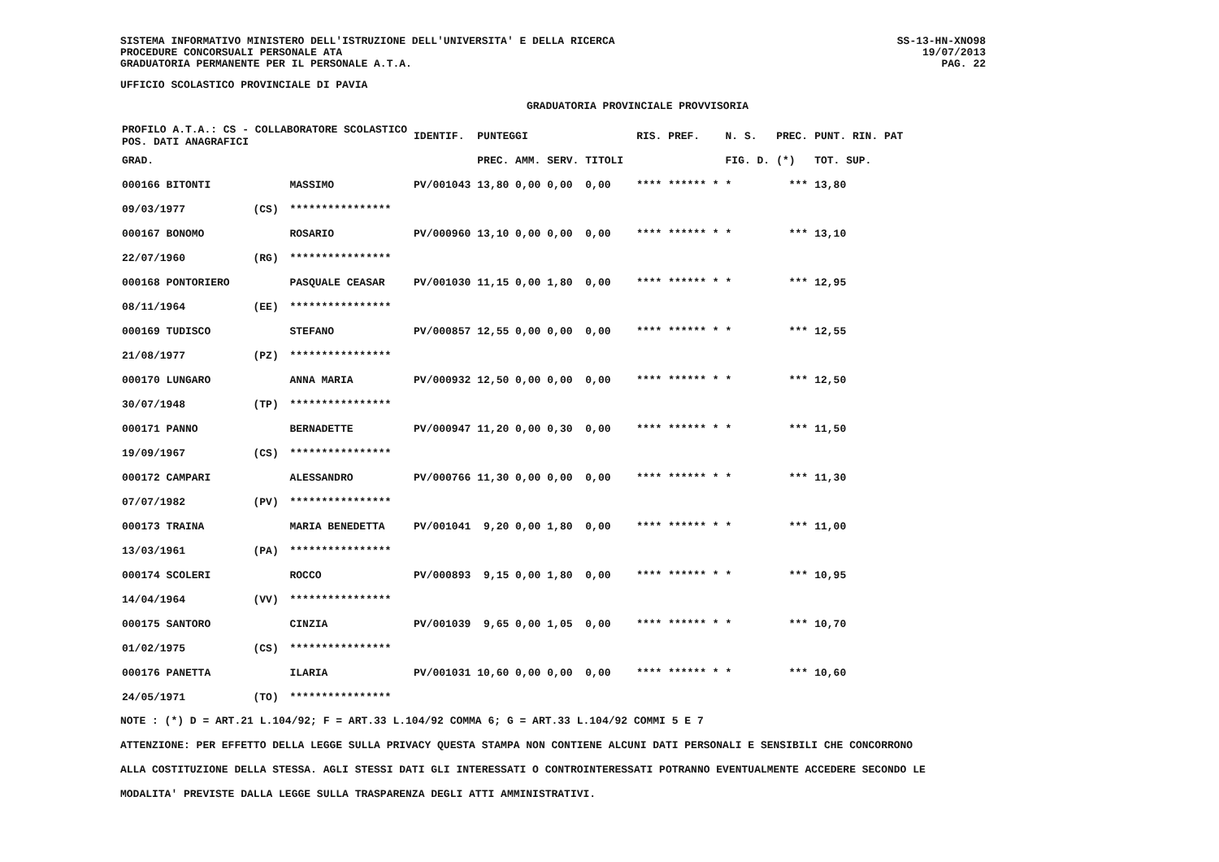SISTEMA INFORMATIVO MINISTERO DELL'ISTRUZIONE DELL'UNIVERSITA' E DELLA RICERCA
PROCEDURE CONCORSUALI PERSONALE ATA
GRADUATORIA PERMANENTE PER IL PERSONALE A.T.A.
UFFICIO SCOLASTICO PROVINCIALE DI PAVIA
GRADUATORIA PROVINCIALE PROVVISORIA
SS-13-HN-XNO98
19/07/2013
PAG. 22
| PROFILO A.T.A.: CS - COLLABORATORE SCOLASTICO POS. DATI ANAGRAFICI | | | IDENTIF. | PUNTEGGI | | | | RIS. PREF. | N. S. | PREC. | PUNT. RIN. PAT |
| --- | --- | --- | --- | --- | --- | --- | --- | --- | --- | --- | --- |
| GRAD. | | | | PREC. AMM. | SERV. | TITOLI | | | FIG. D. | (*) | TOT. SUP. |
| 000166 BITONTI | | MASSIMO | PV/001043 | 13,80 0,00 | 0,00 | 0,00 | | **** ****** * | * | *** | 13,80 |
| 09/03/1977 | (CS) | **************** | | | | | | | | | |
| 000167 BONOMO | | ROSARIO | PV/000960 | 13,10 0,00 | 0,00 | 0,00 | | **** ****** * | * | *** | 13,10 |
| 22/07/1960 | (RG) | **************** | | | | | | | | | |
| 000168 PONTORIERO | | PASQUALE CEASAR | PV/001030 | 11,15 0,00 | 1,80 | 0,00 | | **** ****** * | * | *** | 12,95 |
| 08/11/1964 | (EE) | **************** | | | | | | | | | |
| 000169 TUDISCO | | STEFANO | PV/000857 | 12,55 0,00 | 0,00 | 0,00 | | **** ****** * | * | *** | 12,55 |
| 21/08/1977 | (PZ) | **************** | | | | | | | | | |
| 000170 LUNGARO | | ANNA MARIA | PV/000932 | 12,50 0,00 | 0,00 | 0,00 | | **** ****** * | * | *** | 12,50 |
| 30/07/1948 | (TP) | **************** | | | | | | | | | |
| 000171 PANNO | | BERNADETTE | PV/000947 | 11,20 0,00 | 0,30 | 0,00 | | **** ****** * | * | *** | 11,50 |
| 19/09/1967 | (CS) | **************** | | | | | | | | | |
| 000172 CAMPARI | | ALESSANDRO | PV/000766 | 11,30 0,00 | 0,00 | 0,00 | | **** ****** * | * | *** | 11,30 |
| 07/07/1982 | (PV) | **************** | | | | | | | | | |
| 000173 TRAINA | | MARIA BENEDETTA | PV/001041 | 9,20 0,00 | 1,80 | 0,00 | | **** ****** * | * | *** | 11,00 |
| 13/03/1961 | (PA) | **************** | | | | | | | | | |
| 000174 SCOLERI | | ROCCO | PV/000893 | 9,15 0,00 | 1,80 | 0,00 | | **** ****** * | * | *** | 10,95 |
| 14/04/1964 | (VV) | **************** | | | | | | | | | |
| 000175 SANTORO | | CINZIA | PV/001039 | 9,65 0,00 | 1,05 | 0,00 | | **** ****** * | * | *** | 10,70 |
| 01/02/1975 | (CS) | **************** | | | | | | | | | |
| 000176 PANETTA | | ILARIA | PV/001031 | 10,60 0,00 | 0,00 | 0,00 | | **** ****** * | * | *** | 10,60 |
| 24/05/1971 | (TO) | **************** | | | | | | | | | |
NOTE : (*) D = ART.21 L.104/92; F = ART.33 L.104/92 COMMA 6; G = ART.33 L.104/92 COMMI 5 E 7
ATTENZIONE: PER EFFETTO DELLA LEGGE SULLA PRIVACY QUESTA STAMPA NON CONTIENE ALCUNI DATI PERSONALI E SENSIBILI CHE CONCORRONO
ALLA COSTITUZIONE DELLA STESSA. AGLI STESSI DATI GLI INTERESSATI O CONTROINTERESSATI POTRANNO EVENTUALMENTE ACCEDERE SECONDO LE
MODALITA' PREVISTE DALLA LEGGE SULLA TRASPARENZA DEGLI ATTI AMMINISTRATIVI.